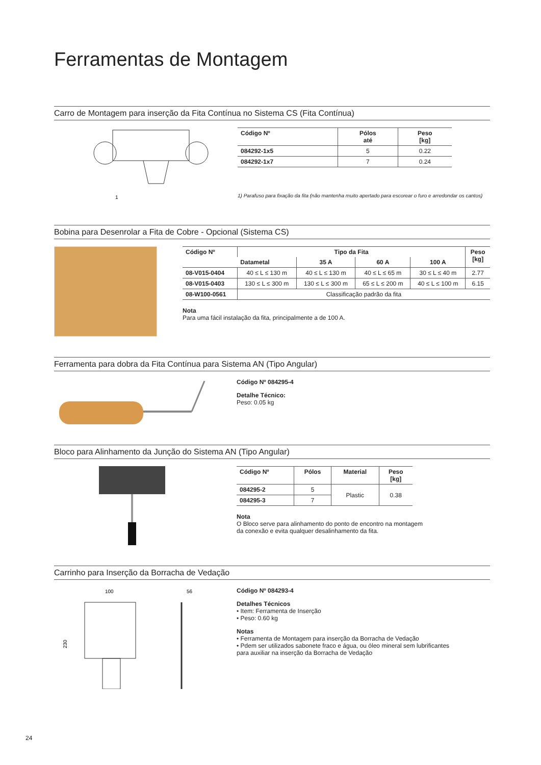Ferramentas de Montagem
Carro de Montagem para inserção da Fita Contínua no Sistema CS (Fita Contínua)
1
| Código Nº | Pólos até | Peso [kg] |
| --- | --- | --- |
| 084292-1x5 | 5 | 0.22 |
| 084292-1x7 | 7 | 0.24 |
1) Parafuso para fixação da fita (não mantenha muito apertado para escorear o furo e arredondar os cantos)
Bobina para Desenrolar a Fita de Cobre - Opcional (Sistema CS)
| Código Nº | Tipo da Fita | | | | Peso [kg] |
| --- | --- | --- | --- | --- | --- |
| | Datametal | 35 A | 60 A | 100 A | |
| 08-V015-0404 | 40 ≤ L ≤ 130 m | 40 ≤ L ≤ 130 m | 40 ≤ L ≤ 65 m | 30 ≤ L ≤ 40 m | 2.77 |
| 08-V015-0403 | 130 ≤ L ≤ 300 m | 130 ≤ L ≤ 300 m | 65 ≤ L ≤ 200 m | 40 ≤ L ≤ 100 m | 6.15 |
| 08-W100-0561 | Classificação padrão da fita | | | | |
Nota
Para uma fácil instalação da fita, principalmente a de 100 A.
Ferramenta para dobra da Fita Contínua para Sistema AN (Tipo Angular)
Código Nº 084295-4
Detalhe Técnico:
Peso: 0.05 kg
Bloco para Alinhamento da Junção do Sistema AN (Tipo Angular)
| Código Nº | Pólos | Material | Peso [kg] |
| --- | --- | --- | --- |
| 084295-2 | 5 | Plastic | 0.38 |
| 084295-3 | 7 | | |
Nota
O Bloco serve para alinhamento do ponto de encontro na montagem
da conexão e evita qualquer desalinhamento da fita.
Carrinho para Inserção da Borracha de Vedação
100
56
230
Código Nº 084293-4
Detalhes Técnicos
• Item: Ferramenta de Inserção
• Peso: 0.60 kg
Notas
• Ferramenta de Montagem para inserção da Borracha de Vedação
• Pdem ser utilizados sabonete fraco e água, ou óleo mineral sem lubrificantes
para auxiliar na inserção da Borracha de Vedação
24